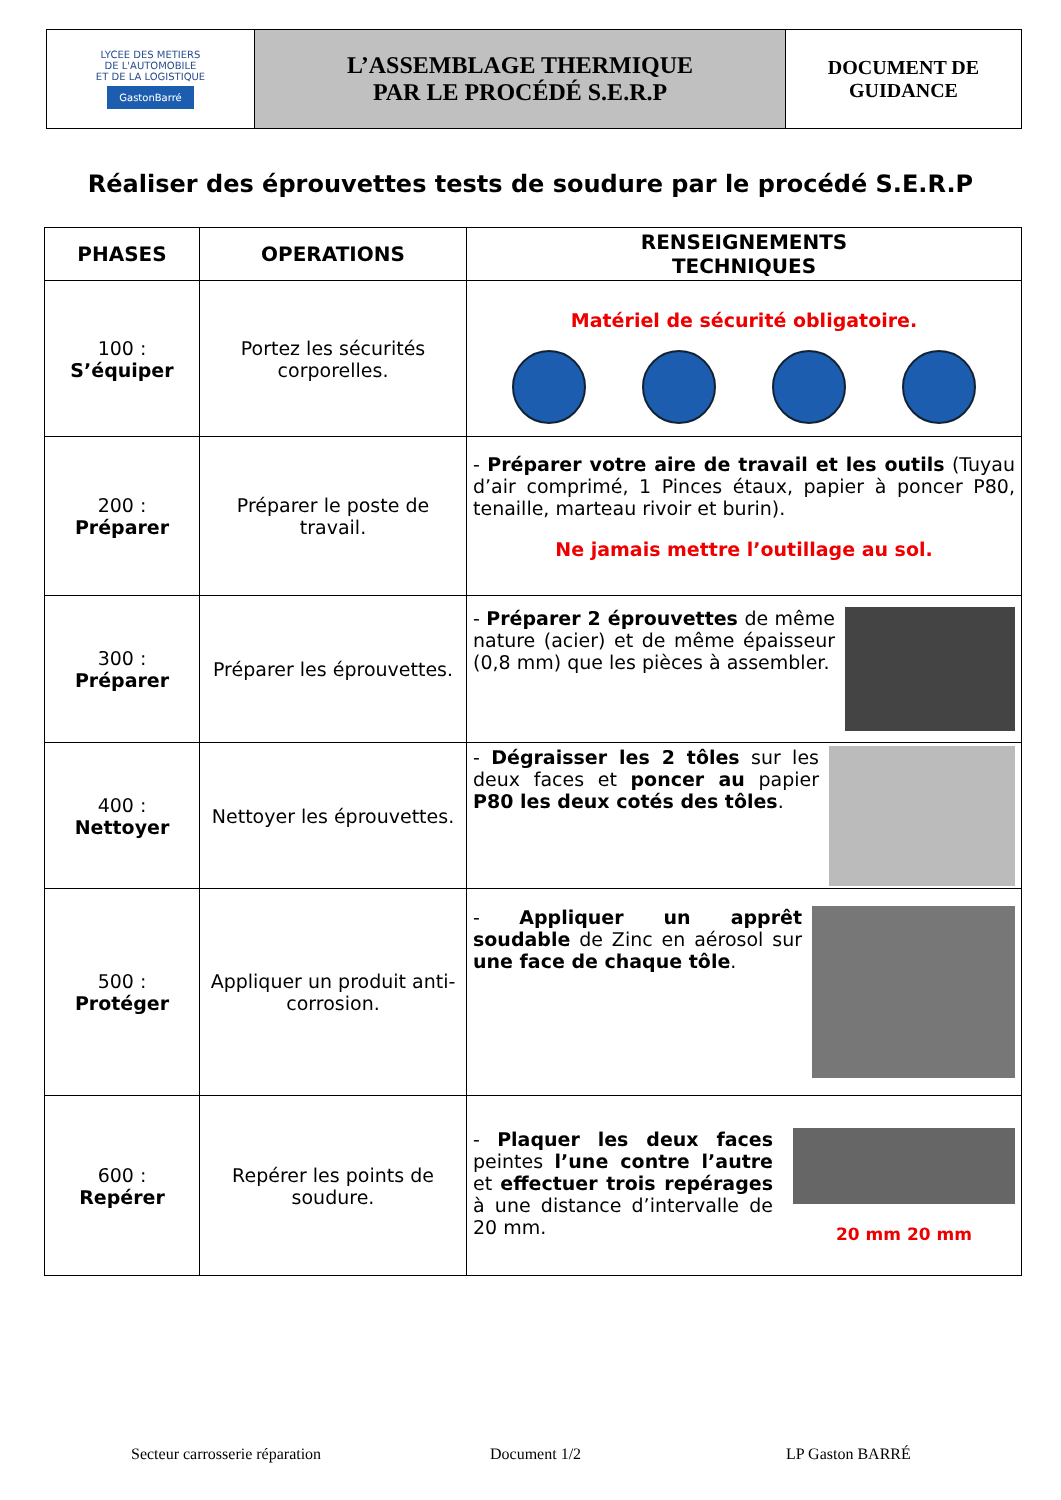| LYCEE DES METIERS DE L'AUTOMOBILE ET DE LA LOGISTIQUE GastonBarré | L’ASSEMBLAGE THERMIQUE PAR LE PROCÉDÉ S.E.R.P | DOCUMENT DE GUIDANCE |
Réaliser des éprouvettes tests de soudure par le procédé S.E.R.P
| PHASES | OPERATIONS | RENSEIGNEMENTS TECHNIQUES |
| --- | --- | --- |
| 100 : S’équiper | Portez les sécurités corporelles. | Matériel de sécurité obligatoire. |
| 200 : Préparer | Préparer le poste de travail. | - Préparer votre aire de travail et les outils (Tuyau d’air comprimé, 1 Pinces étaux, papier à poncer P80, tenaille, marteau rivoir et burin). Ne jamais mettre l’outillage au sol. |
| 300 : Préparer | Préparer les éprouvettes. | - Préparer 2 éprouvettes de même nature (acier) et de même épaisseur (0,8 mm) que les pièces à assembler. |
| 400 : Nettoyer | Nettoyer les éprouvettes. | - Dégraisser les 2 tôles sur les deux faces et poncer au papier P80 les deux cotés des tôles . |
| 500 : Protéger | Appliquer un produit anti-corrosion. | - Appliquer un apprêt soudable de Zinc en aérosol sur une face de chaque tôle . |
| 600 : Repérer | Repérer les points de soudure. | 20 mm 20 mm - Plaquer les deux faces peintes l’une contre l’autre et effectuer trois repérages à une distance d’intervalle de 20 mm. |
Secteur carrosserie réparation Document 1/2 LP Gaston BARRÉ